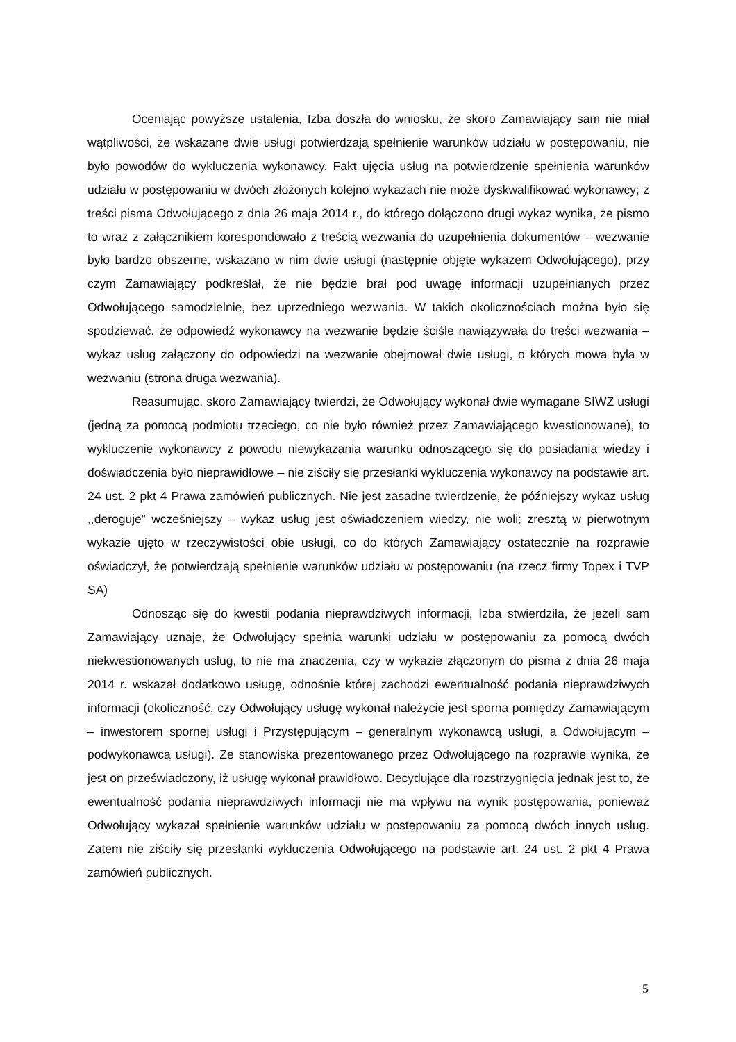Oceniając powyższe ustalenia, Izba doszła do wniosku, że skoro Zamawiający sam nie miał wątpliwości, że wskazane dwie usługi potwierdzają spełnienie warunków udziału w postępowaniu, nie było powodów do wykluczenia wykonawcy. Fakt ujęcia usług na potwierdzenie spełnienia warunków udziału w postępowaniu w dwóch złożonych kolejno wykazach nie może dyskwalifikować wykonawcy; z treści pisma Odwołującego z dnia 26 maja 2014 r., do którego dołączono drugi wykaz wynika, że pismo to wraz z załącznikiem korespondowało z treścią wezwania do uzupełnienia dokumentów – wezwanie było bardzo obszerne, wskazano w nim dwie usługi (następnie objęte wykazem Odwołującego), przy czym Zamawiający podkreślał, że nie będzie brał pod uwagę informacji uzupełnianych przez Odwołującego samodzielnie, bez uprzedniego wezwania. W takich okolicznościach można było się spodziewać, że odpowiedź wykonawcy na wezwanie będzie ściśle nawiązywała do treści wezwania – wykaz usług załączony do odpowiedzi na wezwanie obejmował dwie usługi, o których mowa była w wezwaniu (strona druga wezwania).
Reasumując, skoro Zamawiający twierdzi, że Odwołujący wykonał dwie wymagane SIWZ usługi (jedną za pomocą podmiotu trzeciego, co nie było również przez Zamawiającego kwestionowane), to wykluczenie wykonawcy z powodu niewykazania warunku odnoszącego się do posiadania wiedzy i doświadczenia było nieprawidłowe – nie ziściły się przesłanki wykluczenia wykonawcy na podstawie art. 24 ust. 2 pkt 4 Prawa zamówień publicznych. Nie jest zasadne twierdzenie, że późniejszy wykaz usług ,,deroguje” wcześniejszy – wykaz usług jest oświadczeniem wiedzy, nie woli; zresztą w pierwotnym wykazie ujęto w rzeczywistości obie usługi, co do których Zamawiający ostatecznie na rozprawie oświadczył, że potwierdzają spełnienie warunków udziału w postępowaniu (na rzecz firmy Topex i TVP SA)
Odnosząc się do kwestii podania nieprawdziwych informacji, Izba stwierdziła, że jeżeli sam Zamawiający uznaje, że Odwołujący spełnia warunki udziału w postępowaniu za pomocą dwóch niekwestionowanych usług, to nie ma znaczenia, czy w wykazie złączonym do pisma z dnia 26 maja 2014 r. wskazał dodatkowo usługę, odnośnie której zachodzi ewentualność podania nieprawdziwych informacji (okoliczność, czy Odwołujący usługę wykonał należycie jest sporna pomiędzy Zamawiającym – inwestorem spornej usługi i Przystępującym – generalnym wykonawcą usługi, a Odwołującym – podwykonawcą usługi). Ze stanowiska prezentowanego przez Odwołującego na rozprawie wynika, że jest on przeświadczony, iż usługę wykonał prawidłowo. Decydujące dla rozstrzygnięcia jednak jest to, że ewentualność podania nieprawdziwych informacji nie ma wpływu na wynik postępowania, ponieważ Odwołujący wykazał spełnienie warunków udziału w postępowaniu za pomocą dwóch innych usług. Zatem nie ziściły się przesłanki wykluczenia Odwołującego na podstawie art. 24 ust. 2 pkt 4 Prawa zamówień publicznych.
5